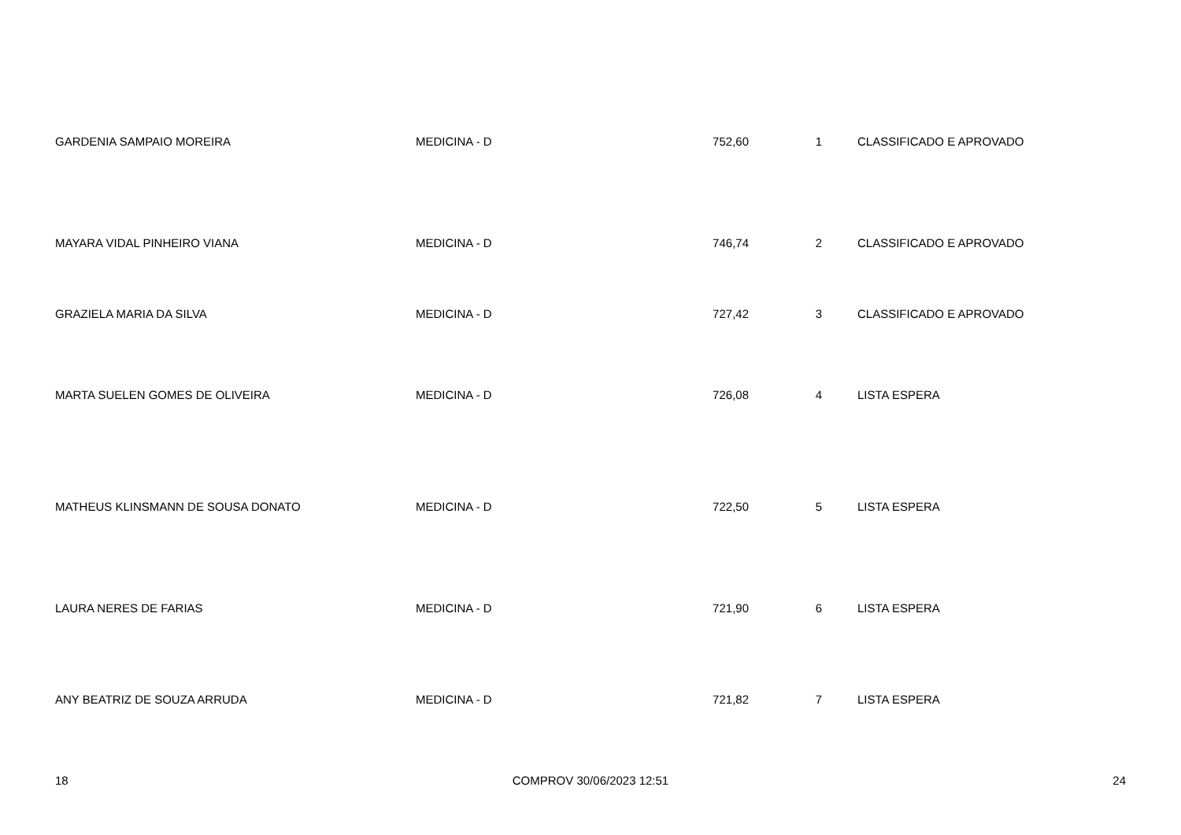| GARDENIA SAMPAIO MOREIRA | MEDICINA - D | 752,60 | 1 | CLASSIFICADO E APROVADO |
| MAYARA VIDAL PINHEIRO VIANA | MEDICINA - D | 746,74 | 2 | CLASSIFICADO E APROVADO |
| GRAZIELA MARIA DA SILVA | MEDICINA - D | 727,42 | 3 | CLASSIFICADO E APROVADO |
| MARTA SUELEN GOMES DE OLIVEIRA | MEDICINA - D | 726,08 | 4 | LISTA ESPERA |
| MATHEUS KLINSMANN DE SOUSA DONATO | MEDICINA - D | 722,50 | 5 | LISTA ESPERA |
| LAURA NERES DE FARIAS | MEDICINA - D | 721,90 | 6 | LISTA ESPERA |
| ANY BEATRIZ DE SOUZA ARRUDA | MEDICINA - D | 721,82 | 7 | LISTA ESPERA |
18 COMPROV 30/06/2023 12:51 24